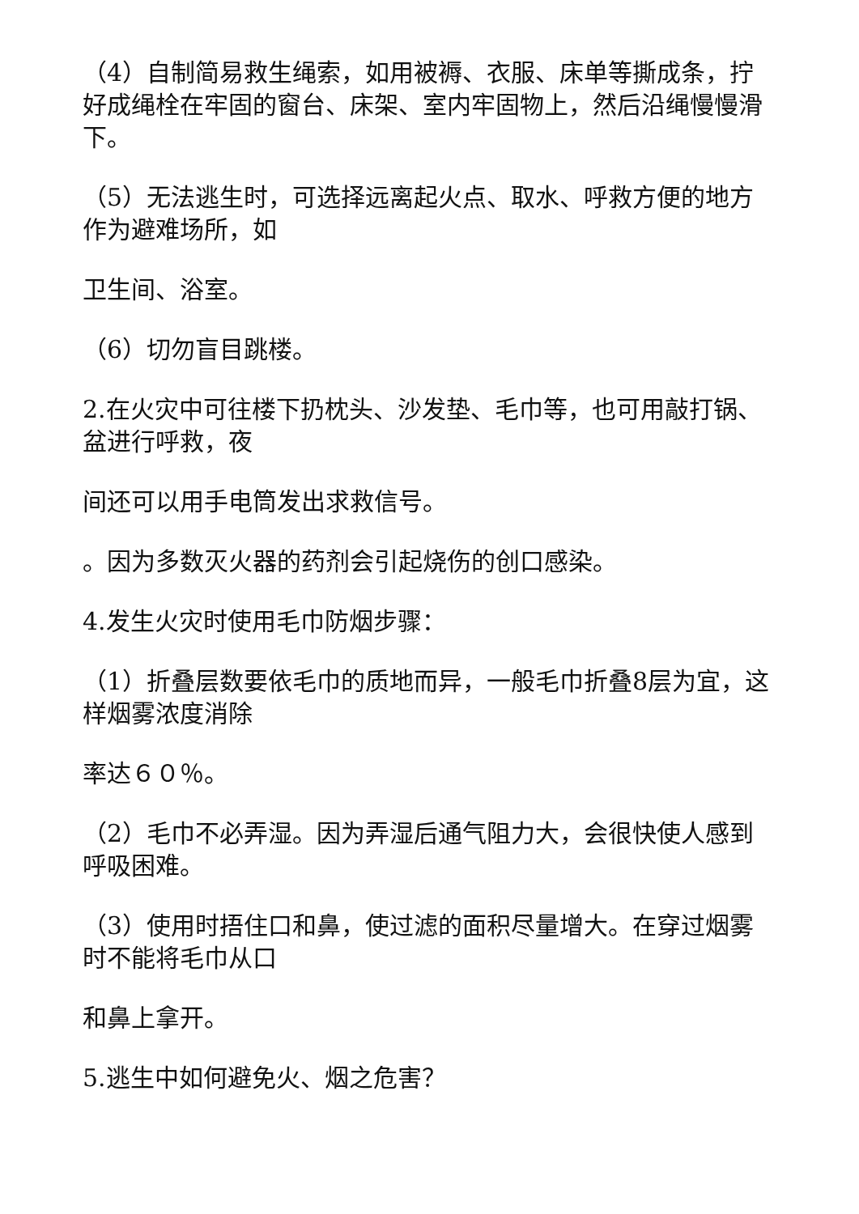（4）自制简易救生绳索，如用被褥、衣服、床单等撕成条，拧好成绳栓在牢固的窗台、床架、室内牢固物上，然后沿绳慢慢滑下。
（5）无法逃生时，可选择远离起火点、取水、呼救方便的地方作为避难场所，如
卫生间、浴室。
（6）切勿盲目跳楼。
2.在火灾中可往楼下扔枕头、沙发垫、毛巾等，也可用敲打锅、盆进行呼救，夜
间还可以用手电筒发出求救信号。
。因为多数灭火器的药剂会引起烧伤的创口感染。
4.发生火灾时使用毛巾防烟步骤：
（1）折叠层数要依毛巾的质地而异，一般毛巾折叠8层为宜，这样烟雾浓度消除
率达６０％。
（2）毛巾不必弄湿。因为弄湿后通气阻力大，会很快使人感到呼吸困难。
（3）使用时捂住口和鼻，使过滤的面积尽量增大。在穿过烟雾时不能将毛巾从口
和鼻上拿开。
5.逃生中如何避免火、烟之危害？